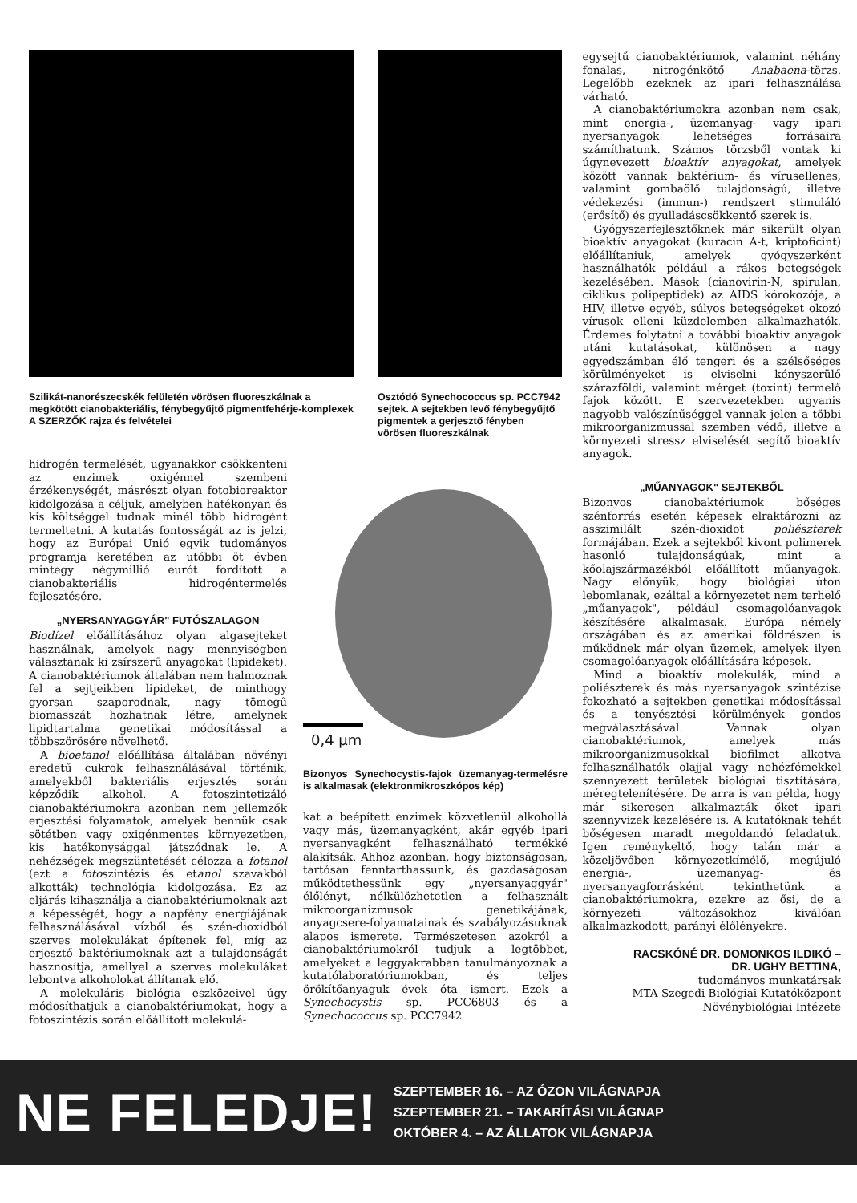Szilikát-nanorészecskék felületén vörösen fluoreszkálnak a megkötött cianobakteriális, fénybegyűjtő pigmentfehérje-komplexek
A SZERZŐK rajza és felvételei
Osztódó Synechococcus sp. PCC7942 sejtek. A sejtekben levő fénybegyűjtő pigmentek a gerjesztő fényben vörösen fluoreszkálnak
hidrogén termelését, ugyanakkor csökkenteni az enzimek oxigénnel szembeni érzékenységét, másrészt olyan fotobioreaktor kidolgozása a céljuk, amelyben hatékonyan és kis költséggel tudnak minél több hidrogént termeltetni. A kutatás fontosságát az is jelzi, hogy az Európai Unió egyik tudományos programja keretében az utóbbi öt évben mintegy négymillió eurót fordított a cianobakteriális hidrogéntermelés fejlesztésére.
„NYERSANYAGGYÁR" FUTÓSZALAGON
Biodízel előállításához olyan algasejteket használnak, amelyek nagy mennyiségben választanak ki zsírszerű anyagokat (lipideket). A cianobaktériumok általában nem halmoznak fel a sejtjeikben lipideket, de minthogy gyorsan szaporodnak, nagy tömegű biomasszát hozhatnak létre, amelynek lipidtartalma genetikai módosítással a többszörösére növelhető.
A bioetanol előállítása általában növényi eredetű cukrok felhasználásával történik, amelyekből bakteriális erjesztés során képződik alkohol. A fotoszintetizáló cianobaktériumokra azonban nem jellemzők erjesztési folyamatok, amelyek bennük csak sötétben vagy oxigénmentes környezetben, kis hatékonysággal játszódnak le. A nehézségek megszüntetését célozza a fotanol (ezt a fotoszintézis és etanol szavakból alkották) technológia kidolgozása. Ez az eljárás kihasználja a cianobaktériumoknak azt a képességét, hogy a napfény energiájának felhasználásával vízből és szén-dioxidból szerves molekulákat építenek fel, míg az erjesztő baktériumoknak azt a tulajdonságát hasznosítja, amellyel a szerves molekulákat lebontva alkoholokat állítanak elő.
A molekuláris biológia eszközeivel úgy módosíthatjuk a cianobaktériumokat, hogy a fotoszintézis során előállított molekulá-
0,4 µm
Bizonyos Synechocystis-fajok üzemanyag-termelésre is alkalmasak (elektronmikroszkópos kép)
kat a beépített enzimek közvetlenül alkohollá vagy más, üzemanyagként, akár egyéb ipari nyersanyagként felhasználható termékké alakítsák. Ahhoz azonban, hogy biztonságosan, tartósan fenntarthassunk, és gazdaságosan működtethessünk egy „nyersanyaggyár" élőlényt, nélkülözhetetlen a felhasznált mikroorganizmusok genetikájának, anyagcsere-folyamatainak és szabályozásuknak alapos ismerete. Természetesen azokról a cianobaktériumokról tudjuk a legtöbbet, amelyeket a leggyakrabban tanulmányoznak a kutatólaboratóriumokban, és teljes örökítőanyaguk évek óta ismert. Ezek a Synechocystis sp. PCC6803 és a Synechococcus sp. PCC7942
egysejtű cianobaktériumok, valamint néhány fonalas, nitrogénkötő Anabaena-törzs. Legelőbb ezeknek az ipari felhasználása várható.
A cianobaktériumokra azonban nem csak, mint energia-, üzemanyag- vagy ipari nyersanyagok lehetséges forrásaira számíthatunk. Számos törzsből vontak ki úgynevezett bioaktív anyagokat, amelyek között vannak baktérium- és vírusellenes, valamint gombaölő tulajdonságú, illetve védekezési (immun-) rendszert stimuláló (erősítő) és gyulladáscsökkentő szerek is.
Gyógyszerfejlesztőknek már sikerült olyan bioaktív anyagokat (kuracin A-t, kriptoficint) előállítaniuk, amelyek gyógyszerként használhatók például a rákos betegségek kezelésében. Mások (cianovirin-N, spirulan, ciklikus polipeptidek) az AIDS kórokozója, a HIV, illetve egyéb, súlyos betegségeket okozó vírusok elleni küzdelemben alkalmazhatók. Érdemes folytatni a további bioaktív anyagok utáni kutatásokat, különösen a nagy egyedszámban élő tengeri és a szélsőséges körülményeket is elviselni kényszerülő szárazföldi, valamint mérget (toxint) termelő fajok között. E szervezetekben ugyanis nagyobb valószínűséggel vannak jelen a többi mikroorganizmussal szemben védő, illetve a környezeti stressz elviselését segítő bioaktív anyagok.
„MŰANYAGOK" SEJTEKBŐL
Bizonyos cianobaktériumok bőséges szénforrás esetén képesek elraktározni az asszimilált szén-dioxidot poliészterek formájában. Ezek a sejtekből kivont polimerek hasonló tulajdonságúak, mint a kőolajszármazékból előállított műanyagok. Nagy előnyük, hogy biológiai úton lebomlanak, ezáltal a környezetet nem terhelő „műanyagok", például csomagolóanyagok készítésére alkalmasak. Európa némely országában és az amerikai földrészen is működnek már olyan üzemek, amelyek ilyen csomagolóanyagok előállítására képesek.
Mind a bioaktív molekulák, mind a poliészterek és más nyersanyagok szintézise fokozható a sejtekben genetikai módosítással és a tenyésztési körülmények gondos megválasztásával. Vannak olyan cianobaktériumok, amelyek más mikroorganizmusokkal biofilmet alkotva felhasználhatók olajjal vagy nehézfémekkel szennyezett területek biológiai tisztítására, méregtelenítésére. De arra is van példa, hogy már sikeresen alkalmazták őket ipari szennyvizek kezelésére is. A kutatóknak tehát bőségesen maradt megoldandó feladatuk. Igen reménykeltő, hogy talán már a közeljövőben környezetkímélő, megújuló energia-, üzemanyag- és nyersanyagforrásként tekinthetünk a cianobaktériumokra, ezekre az ősi, de a környezeti változásokhoz kiválóan alkalmazkodott, parányi élőlényekre.
RACSKÓNÉ DR. DOMONKOS ILDIKÓ –
DR. UGHY BETTINA,
tudományos munkatársak
MTA Szegedi Biológiai Kutatóközpont
Növénybiológiai Intézete
NE FELEDJE!
SZEPTEMBER 16. – AZ ÓZON VILÁGNAPJA
SZEPTEMBER 21. – TAKARÍTÁSI VILÁGNAP
OKTÓBER 4. – AZ ÁLLATOK VILÁGNAPJA